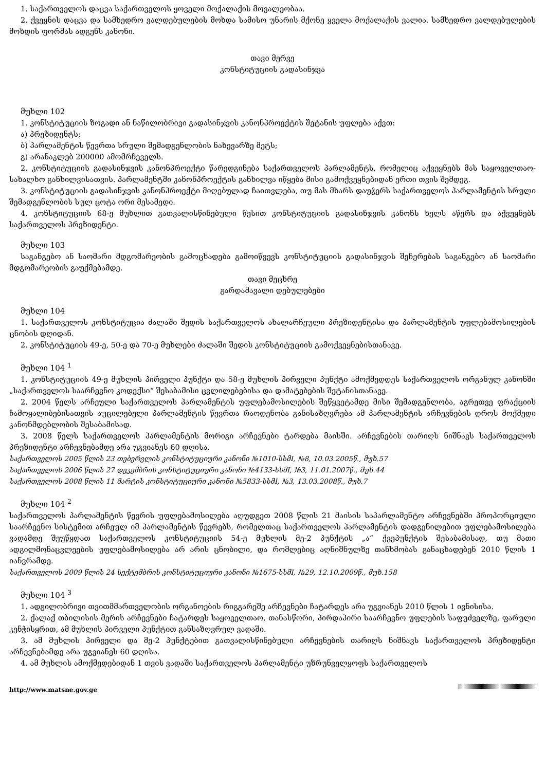1. საქართველოს დაცვა საქართველოს ყოველი მოქალაქის მოვალეობაა.
2. ქვეყნის დაცვა და სამხედრო ვალდებულების მოხდა სამისო უნარის მქონე ყველა მოქალაქის ვალია. სამხედრო ვალდებულების მოხდის ფორმას ადგენს კანონი.
თავი მერვე
კონსტიტუციის გადასინჯვა
მუხლი 102
1. კონსტიტუციის ზოგადი ან ნაწილობრივი გადასინჯვის კანონპროექტის შეტანის უფლება აქვთ:
ა) პრეზიდენტს;
ბ) პარლამენტის წევრთა სრული შემადგენლობის ნახევარზე მეტს;
გ) არანაკლებ 200000 ამომრჩეველს.
2. კონსტიტუციის გადასინჯვის კანონპროექტი წარედგინება საქართველოს პარლამენტს, რომელიც აქვეყნებს მას საყოველთაო-სახალხო განხილვისათვის. პარლამენტში კანონპროექტის განხილვა იწყება მისი გამოქვეყნებიდან ერთი თვის შემდეგ.
3. კონსტიტუციის გადასინჯვის კანონპროექტი მიღებულად ჩაითვლება, თუ მას მხარს დაუჭერს საქართველოს პარლამენტის სრული შემადგენლობის სულ ცოტა ორი მესამედი.
4. კონსტიტუციის 68-ე მუხლით გათვალისწინებული წესით კონსტიტუციის გადასინჯვის კანონს ხელს აწერს და აქვეყნებს საქართველოს პრეზიდენტი.
მუხლი 103
საგანგებო ან საომარი მდგომარეობის გამოცხადება გამოიწვევს კონსტიტუციის გადასინჯვის შეჩერებას საგანგებო ან საომარი მდგომარეობის გაუქმებამდე.
თავი მეცხრე
გარდამავალი დებულებები
მუხლი 104
1. საქართველოს კონსტიტუცია ძალაში შედის საქართველოს ახალარჩეული პრეზიდენტისა და პარლამენტის უფლებამოსილების ცნობის დღიდან.
2. კონსტიტუციის 49-ე, 50-ე და 70-ე მუხლები ძალაში შედის კონსტიტუციის გამოქვეყნებისთანავე.
მუხლი 104 <sup>1</sup>
1. კონსტიტუციის 49-ე მუხლის პირველი პუნქტი და 58-ე მუხლის პირველი პუნქტი ამოქმედდეს საქართველოს ორგანულ კანონში „საქართველოს საარჩევნო კოდექსი“ შესაბამისი ცვლილებებისა და დამატებების შეტანისთანავე.
2. 2004 წელს არჩეული საქართველოს პარლამენტის უფლებამოსილების შეწყვეტამდე მისი შემადგენლობა, აგრეთვე ფრაქციის ჩამოყალიბებისათვის აუცილებელი პარლამენტის წევრთა რაოდენობა განისაზღვრება ამ პარლამენტის არჩევნების დროს მოქმედი კანონმდებლობის შესაბამისად.
3. 2008 წელს საქართველოს პარლამენტის მორიგი არჩევნები ტარდება მაისში. არჩევნების თარიღს ნიშნავს საქართველოს პრეზიდენტი არჩევნებამდე არა უგვიანეს 60 დღისა.
საქართველოს 2005 წლის 23 თებერვლის კონსტიტუციური კანონი №1010-სსმI, №8, 10.03.2005წ., მუხ.57
საქართველოს 2006 წლის 27 დეკემბრის კონსტიტუციური კანონი №4133-სსმI, №3, 11.01.2007წ., მუხ.44
საქართველოს 2008 წლის 11 მარტის კონსტიტუციური კანონი №5833-სსმI, №3, 13.03.2008წ., მუხ.7
მუხლი 104 <sup>2</sup>
საქართველოს პარლამენტის წევრის უფლებამოსილება აღუდგეთ 2008 წლის 21 მაისის საპარლამენტო არჩევნებში პროპორციული საარჩევნო სისტემით არჩეულ იმ პარლამენტის წევრებს, რომელთაც საქართველოს პარლამენტის დადგენილებით უფლებამოსილება ვადამდე შეუწყდათ საქართველოს კონსტიტუციის 54-ე მუხლის მე-2 პუნქტის „ა“ ქვეპუნქტის შესაბამისად, თუ მათი ადგილმონაცვლეების უფლებამოსილება არ არის ცნობილი, და რომლებიც აღნიშნულზე თანხმობას განაცხადებენ 2010 წლის 1 იანვრამდე.
საქართველოს 2009 წლის 24 სექტემბრის კონსტიტუციური კანონი №1675-სსმI, №29, 12.10.2009წ., მუხ.158
მუხლი 104 <sup>3</sup>
1. ადგილობრივი თვითმმართველობის ორგანოების რიგგარეშე არჩევნები ჩატარდეს არა უგვიანეს 2010 წლის 1 ივნისისა.
2. ქალაქ თბილისის მერის არჩევნები ჩატარდეს საყოველთაო, თანასწორი, პირდაპირი საარჩევნო უფლების საფუძველზე, ფარული კენჭისყრით, ამ მუხლის პირველი პუნქტით განსაზღვრულ ვადაში.
3. ამ მუხლის პირველი და მე-2 პუნქტებით გათვალისწინებული არჩევნების თარიღს ნიშნავს საქართველოს პრეზიდენტი არჩევნებამდე არა უგვიანეს 60 დღისა.
4. ამ მუხლის ამოქმედებიდან 1 თვის ვადაში საქართველოს პარლამენტი უზრუნველყოფს საქართველოს
http://www.matsne.gov.ge